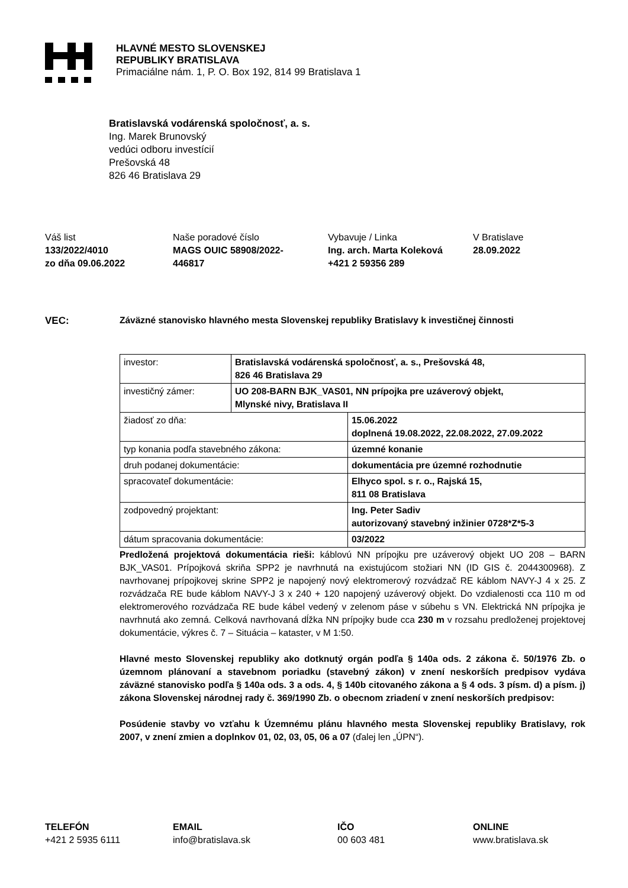HLAVNÉ MESTO SLOVENSKEJ
REPUBLIKY BRATISLAVA
Primaciálne nám. 1, P. O. Box 192, 814 99 Bratislava 1
Bratislavská vodárenská spoločnosť, a. s.
Ing. Marek Brunovský
vedúci odboru investícií
Prešovská 48
826 46 Bratislava 29
Váš list
133/2022/4010
zo dňa 09.06.2022
Naše poradové číslo
MAGS OUIC 58908/2022-
446817
Vybavuje / Linka
Ing. arch. Marta Koleková
+421 2 59356 289
V Bratislave
28.09.2022
VEC: Záväzné stanovisko hlavného mesta Slovenskej republiky Bratislavy k investičnej činnosti
| investor: | Bratislavská vodárenská spoločnosť, a. s., Prešovská 48, 826 46 Bratislava 29 | |
| investičný zámer: | UO 208-BARN BJK_VAS01, NN prípojka pre uzáverový objekt, Mlynské nivy, Bratislava II | |
| žiadosť zo dňa: | | 15.06.2022 doplnená 19.08.2022, 22.08.2022, 27.09.2022 |
| typ konania podľa stavebného zákona: | | územné konanie |
| druh podanej dokumentácie: | | dokumentácia pre územné rozhodnutie |
| spracovateľ dokumentácie: | | Elhyco spol. s r. o., Rajská 15, 811 08 Bratislava |
| zodpovedný projektant: | | Ing. Peter Sadiv autorizovaný stavebný inžinier 0728*Z*5-3 |
| dátum spracovania dokumentácie: | | 03/2022 |
Predložená projektová dokumentácia rieši: káblovú NN prípojku pre uzáverový objekt UO 208 – BARN BJK_VAS01. Prípojková skriňa SPP2 je navrhnutá na existujúcom stožiari NN (ID GIS č. 2044300968). Z navrhovanej prípojkovej skrine SPP2 je napojený nový elektromerový rozvádzač RE káblom NAVY-J 4 x 25. Z rozvádzača RE bude káblom NAVY-J 3 x 240 + 120 napojený uzáverový objekt. Do vzdialenosti cca 110 m od elektromerového rozvádzača RE bude kábel vedený v zelenom páse v súbehu s VN. Elektrická NN prípojka je navrhnutá ako zemná. Celková navrhovaná dĺžka NN prípojky bude cca 230 m v rozsahu predloženej projektovej dokumentácie, výkres č. 7 – Situácia – kataster, v M 1:50.
Hlavné mesto Slovenskej republiky ako dotknutý orgán podľa § 140a ods. 2 zákona č. 50/1976 Zb. o územnom plánovaní a stavebnom poriadku (stavebný zákon) v znení neskorších predpisov vydáva záväzné stanovisko podľa § 140a ods. 3 a ods. 4, § 140b citovaného zákona a § 4 ods. 3 písm. d) a písm. j) zákona Slovenskej národnej rady č. 369/1990 Zb. o obecnom zriadení v znení neskorších predpisov:
Posúdenie stavby vo vzťahu k Územnému plánu hlavného mesta Slovenskej republiky Bratislavy, rok 2007, v znení zmien a doplnkov 01, 02, 03, 05, 06 a 07 (ďalej len „ÚPN“).
TELEFÓN
+421 2 5935 6111
EMAIL
info@bratislava.sk
IČO
00 603 481
ONLINE
www.bratislava.sk